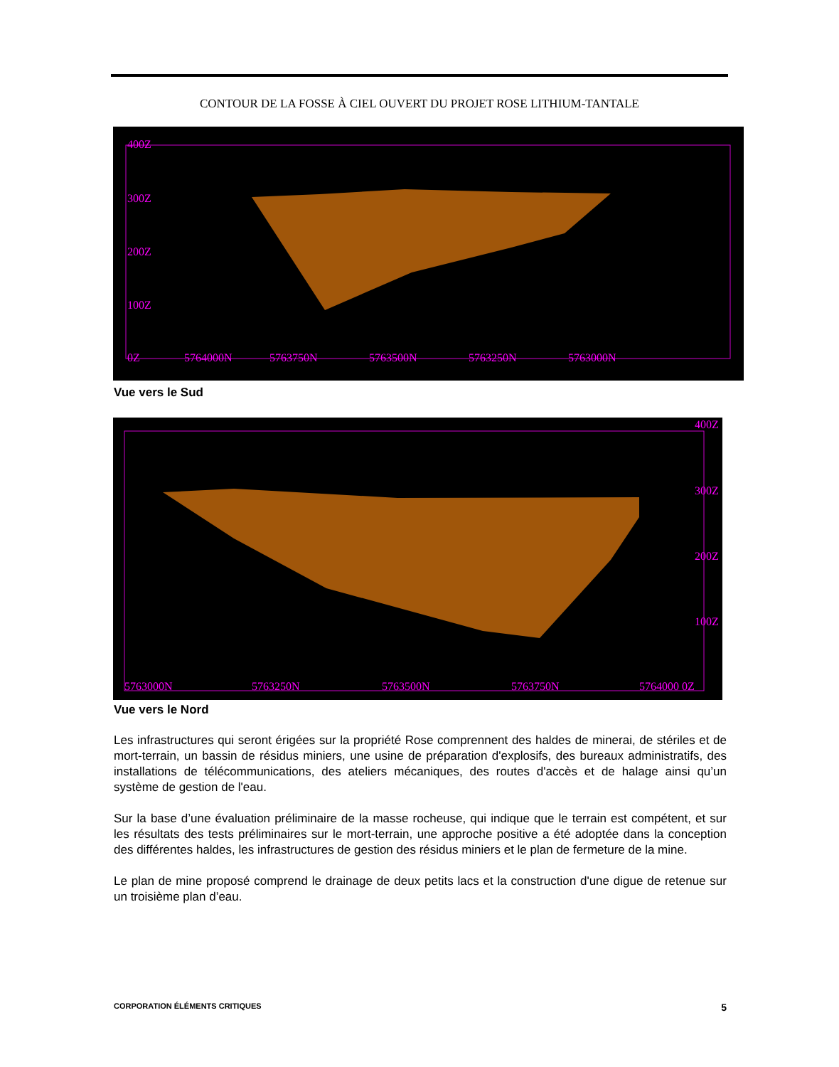CONTOUR DE LA FOSSE À CIEL OUVERT DU PROJET ROSE LITHIUM-TANTALE
400Z
300Z
200Z
100Z
0Z
5764000N
5763750N
5763500N
5763250N
5763000N
Vue vers le Sud
400Z
300Z
200Z
100Z
5763000N
5763250N
5763500N
5763750N
5764000 0Z
Vue vers le Nord
Les infrastructures qui seront érigées sur la propriété Rose comprennent des haldes de minerai, de stériles et de mort-terrain, un bassin de résidus miniers, une usine de préparation d'explosifs, des bureaux administratifs, des installations de télécommunications, des ateliers mécaniques, des routes d'accès et de halage ainsi qu’un système de gestion de l'eau.
Sur la base d’une évaluation préliminaire de la masse rocheuse, qui indique que le terrain est compétent, et sur les résultats des tests préliminaires sur le mort-terrain, une approche positive a été adoptée dans la conception des différentes haldes, les infrastructures de gestion des résidus miniers et le plan de fermeture de la mine.
Le plan de mine proposé comprend le drainage de deux petits lacs et la construction d'une digue de retenue sur un troisième plan d’eau.
CORPORATION ÉLÉMENTS CRITIQUES 5